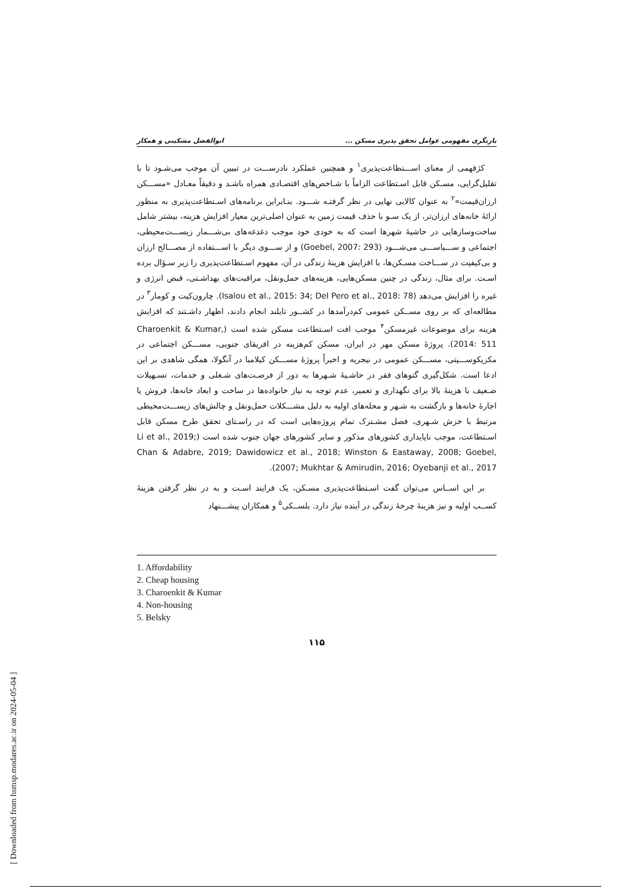بازنگری مفهومی عوامل تحقق پذیری مسکن ... ابوالفضل مشکینی و همکار
کژفهمی از معنای اســـتطاعت‌پذیری<sup>۱</sup> و همچنین عملکرد نادرســـت در تبیین آن موجب می‌شـود تا با تقلیل‌گرایی، مسـکن قابل اسـتطاعت الزاماً با شـاخص‌های اقتصـادی همراه باشـد و دقیقاً معـادل «مســـکن ارزان‌قیمت»<sup>۲</sup> به عنوان کالایی نهایی در نظر گرفتـه شـــود. بنـابراین برنامه‌های اسـتطاعت‌پذیری به منظور ارائهٔ خانه‌های ارزان‌تر، از یک سـو با حذف قیمت زمین به عنوان اصلی‌ترین معیار افزایش هزینه، بیشتر شامل ساخت‌وسازهایی در حاشیهٔ شهرها است که به خودی خود موجب دغدغه‌های بی‌شـــمار زیســـت‌محیطی، اجتماعی و ســـیاســـی می‌شـــود (Goebel, 2007: 293) و از ســـوی دیگر با اســـتفاده از مصـــالح ارزان و بی‌کیفیت در ســـاخت مسـکن‌ها، با افزایش هزینهٔ زندگی در آن، مفهوم اسـتطاعت‌پذیری را زیر سـؤال برده اسـت. برای مثال، زندگی در چنین مسکن‌هایی، هزینه‌های حمل‌ونقل، مراقبت‌های بهداشـتی، قبض انرژی و غیره را افزایش می‌دهد (Isalou et al., 2015: 34; Del Pero et al., 2018: 78). چارون‌کیت و کومار<sup>۳</sup> در مطالعه‌ای که بر روی مســکن عمومی کم‌درآمدها در کشــور تایلند انجام دادند، اظهار داشـتند که افزایش هزینه برای موضوعات غیرمسکن<sup>۴</sup> موجب افت اسـتطاعت مسکن شده است (Charoenkit & Kumar, 2014: 511). پروژهٔ مسکن مهر در ایران، مسکن کم‌هزینه در افریقای جنوبی، مســـکن اجتماعی در مکزیکوســـیتی، مســـکن عمومی در نیجریه و اخیراً پروژهٔ مســـکن کیلامبا در آنگولا، همگی شاهدی بر این ادعا است. شکل‌گیری گتوهای فقر در حاشـیهٔ شـهرها به دور از فرصـت‌های شـغلی و خدمات، تسـهیلات ضـعیف با هزینهٔ بالا برای نگهداری و تعمیر، عدم توجه به نیاز خانواده‌ها در ساخت و ابعاد خانه‌ها، فروش یا اجارهٔ خانه‌ها و بازگشت به شـهر و محله‌های اولیه به دلیل مشـــکلات حمل‌ونقل و چالش‌های زیســـت‌محیطی مرتبط با خزش شـهری، فصل مشـترک تمام پروژه‌هایی است که در راسـتای تحقق طرح مسکن قابل اسـتطاعت، موجب ناپایداری کشورهای مذکور و سایر کشورهای جهان جنوب شده است (Li et al., 2019; Chan & Adabre, 2019; Dawidowicz et al., 2018; Winston & Eastaway, 2008; Goebel, 2007; Mukhtar & Amirudin, 2016; Oyebanji et al., 2017).
بر این اســاس می‌توان گفت اسـتطاعت‌پذیری مسـکن، یک فرایند اسـت و به در نظر گرفتن هزینهٔ کســب اولیه و نیز هزینهٔ چرخهٔ زندگی در آینده نیاز دارد. بلســکی<sup>۵</sup> و همکاران پیشـــنهاد
1. Affordability
2. Cheap housing
3. Charoenkit & Kumar
4. Non-housing
5. Belsky
۱۱۵
[ Downloaded from hsmsp.modares.ac.ir on 2024-05-04 ]